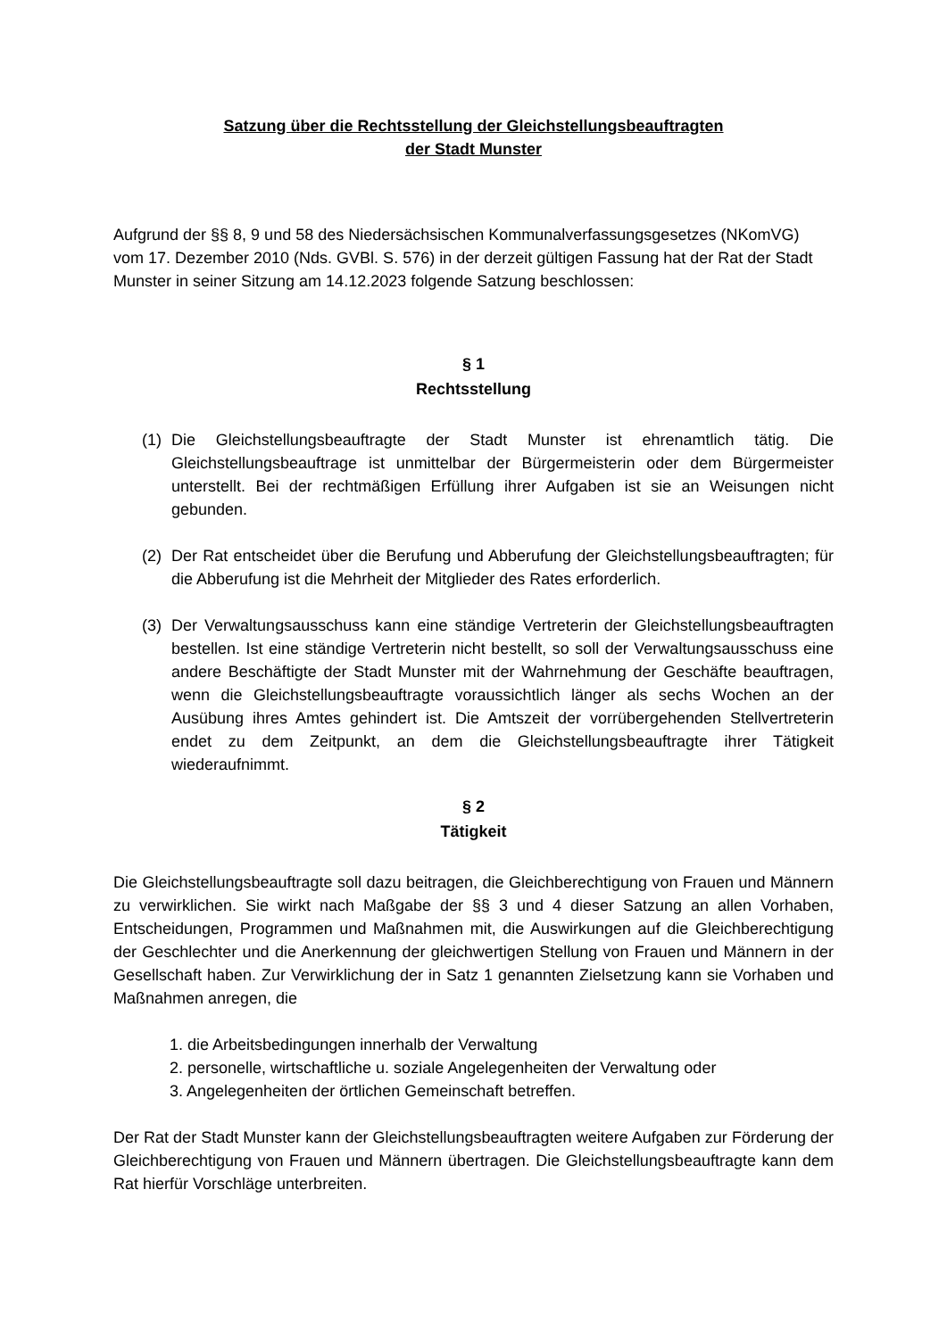Satzung über die Rechtsstellung der Gleichstellungsbeauftragten
der Stadt Munster
Aufgrund der §§ 8, 9 und 58 des Niedersächsischen Kommunalverfassungsgesetzes (NKomVG) vom 17. Dezember 2010 (Nds. GVBl. S. 576) in der derzeit gültigen Fassung hat der Rat der Stadt Munster in seiner Sitzung am 14.12.2023 folgende Satzung beschlossen:
§ 1
Rechtsstellung
(1) Die Gleichstellungsbeauftragte der Stadt Munster ist ehrenamtlich tätig. Die Gleichstellungsbeauftrage ist unmittelbar der Bürgermeisterin oder dem Bürgermeister unterstellt. Bei der rechtmäßigen Erfüllung ihrer Aufgaben ist sie an Weisungen nicht gebunden.
(2) Der Rat entscheidet über die Berufung und Abberufung der Gleichstellungsbeauftragten; für die Abberufung ist die Mehrheit der Mitglieder des Rates erforderlich.
(3) Der Verwaltungsausschuss kann eine ständige Vertreterin der Gleichstellungsbeauftragten bestellen. Ist eine ständige Vertreterin nicht bestellt, so soll der Verwaltungsausschuss eine andere Beschäftigte der Stadt Munster mit der Wahrnehmung der Geschäfte beauftragen, wenn die Gleichstellungsbeauftragte voraussichtlich länger als sechs Wochen an der Ausübung ihres Amtes gehindert ist. Die Amtszeit der vorrübergehenden Stellvertreterin endet zu dem Zeitpunkt, an dem die Gleichstellungsbeauftragte ihrer Tätigkeit wiederaufnimmt.
§ 2
Tätigkeit
Die Gleichstellungsbeauftragte soll dazu beitragen, die Gleichberechtigung von Frauen und Männern zu verwirklichen. Sie wirkt nach Maßgabe der §§ 3 und 4 dieser Satzung an allen Vorhaben, Entscheidungen, Programmen und Maßnahmen mit, die Auswirkungen auf die Gleichberechtigung der Geschlechter und die Anerkennung der gleichwertigen Stellung von Frauen und Männern in der Gesellschaft haben. Zur Verwirklichung der in Satz 1 genannten Zielsetzung kann sie Vorhaben und Maßnahmen anregen, die
1. die Arbeitsbedingungen innerhalb der Verwaltung
2. personelle, wirtschaftliche u. soziale Angelegenheiten der Verwaltung oder
3. Angelegenheiten der örtlichen Gemeinschaft betreffen.
Der Rat der Stadt Munster kann der Gleichstellungsbeauftragten weitere Aufgaben zur Förderung der Gleichberechtigung von Frauen und Männern übertragen. Die Gleichstellungsbeauftragte kann dem Rat hierfür Vorschläge unterbreiten.